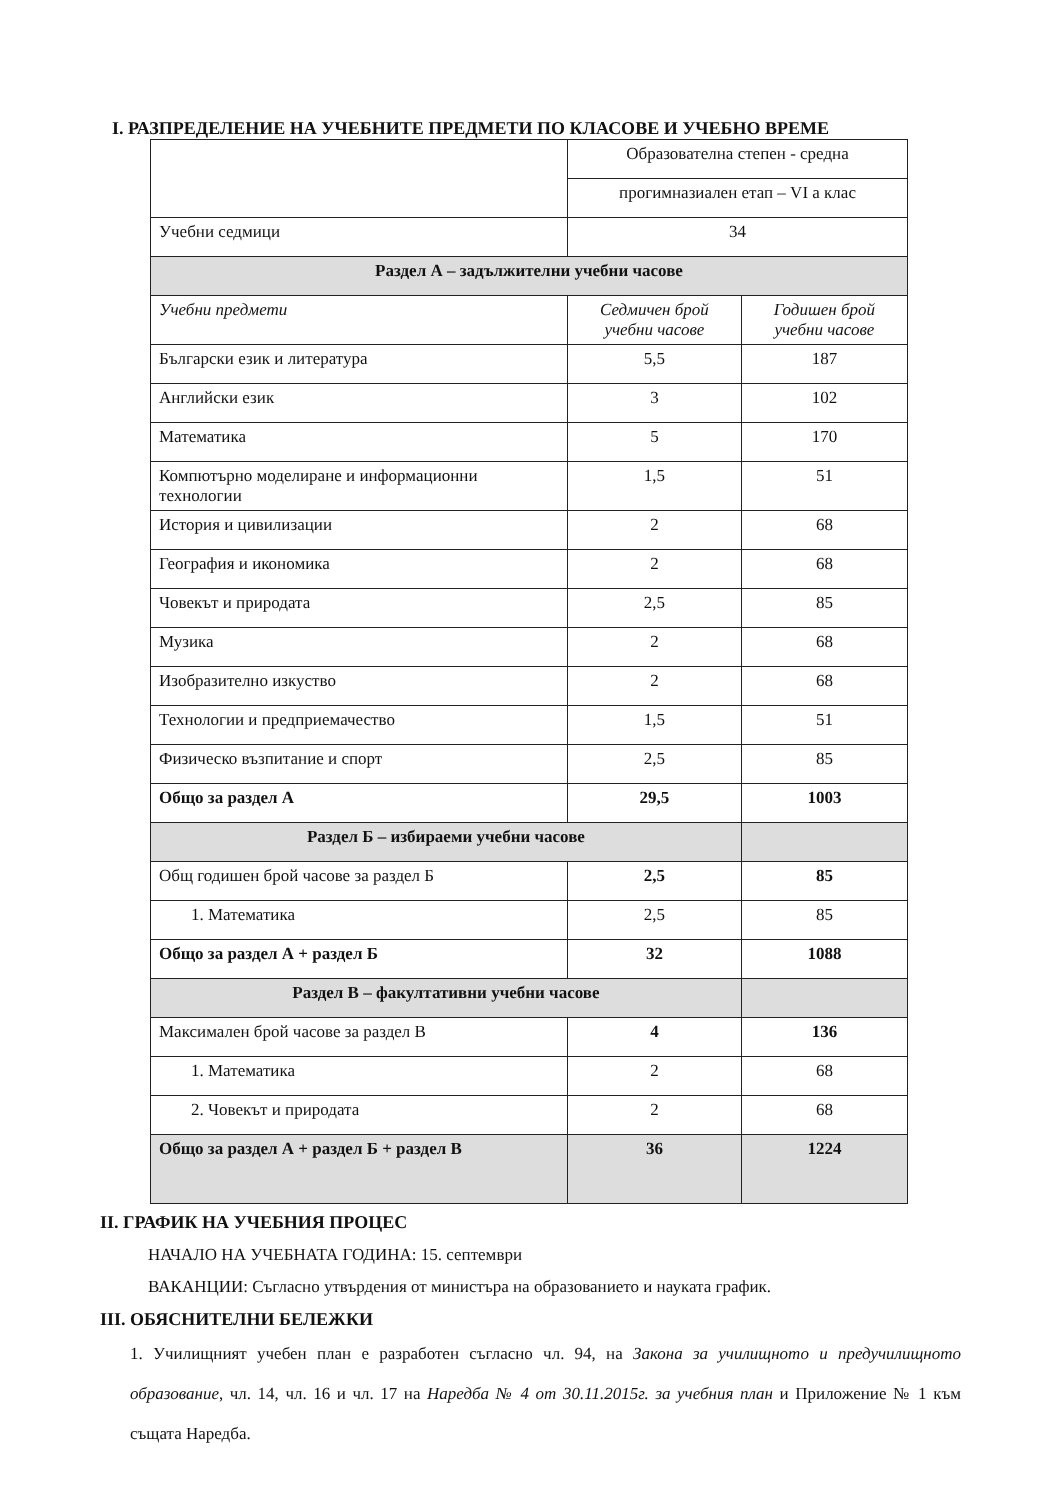I. РАЗПРЕДЕЛЕНИЕ НА УЧЕБНИТЕ ПРЕДМЕТИ ПО КЛАСОВЕ И УЧЕБНО ВРЕМЕ
| | Образователна степен - средна | |
| | прогимназиален етап – VI а клас | |
| Учебни седмици | 34 | |
| Раздел А – задължителни учебни часове | | |
| Учебни предмети | Седмичен брой учебни часове | Годишен брой учебни часове |
| Български език и литература | 5,5 | 187 |
| Английски език | 3 | 102 |
| Математика | 5 | 170 |
| Компютърно моделиране и информационни технологии | 1,5 | 51 |
| История и цивилизации | 2 | 68 |
| География и икономика | 2 | 68 |
| Човекът и природата | 2,5 | 85 |
| Музика | 2 | 68 |
| Изобразително изкуство | 2 | 68 |
| Технологии и предприемачество | 1,5 | 51 |
| Физическо възпитание и спорт | 2,5 | 85 |
| Общо за раздел А | 29,5 | 1003 |
| Раздел Б – избираеми учебни часове | | |
| Общ годишен брой часове за раздел Б | 2,5 | 85 |
| 1. Математика | 2,5 | 85 |
| Общо за раздел А + раздел Б | 32 | 1088 |
| Раздел В – факултативни учебни часове | | |
| Максимален брой часове за раздел В | 4 | 136 |
| 1. Математика | 2 | 68 |
| 2. Човекът и природата | 2 | 68 |
| Общо за раздел А + раздел Б + раздел В | 36 | 1224 |
II. ГРАФИК НА УЧЕБНИЯ ПРОЦЕС
НАЧАЛО НА УЧЕБНАТА ГОДИНА: 15. септември
ВАКАНЦИИ: Съгласно утвърдения от министъра на образованието и науката график.
III. ОБЯСНИТЕЛНИ БЕЛЕЖКИ
1. Училищният учебен план е разработен съгласно чл. 94, на Закона за училищното и предучилищното образование, чл. 14, чл. 16 и чл. 17 на Наредба № 4 от 30.11.2015г. за учебния план и Приложение № 1 към същата Наредба.